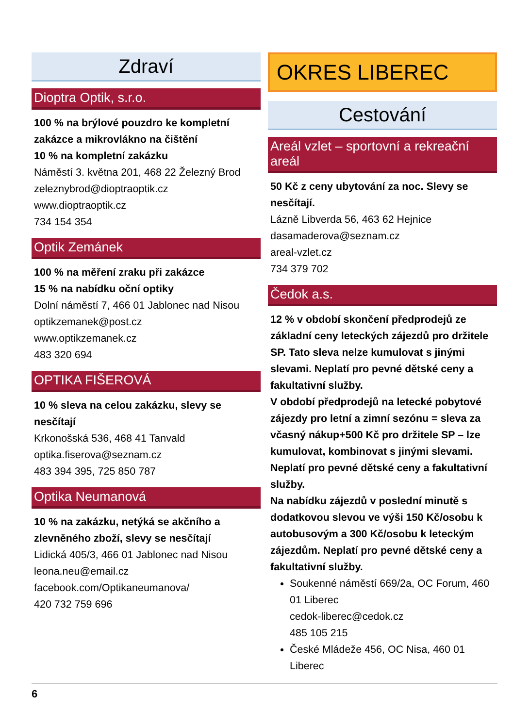Zdraví
Dioptra Optik, s.r.o.
100 % na brýlové pouzdro ke kompletní zakázce a mikrovlákno na čištění
10 % na kompletní zakázku
Náměstí 3. května 201, 468 22 Železný Brod
zeleznybrod@dioptraoptik.cz
www.dioptraoptik.cz
734 154 354
Optik Zemánek
100 % na měření zraku při zakázce
15 % na nabídku oční optiky
Dolní náměstí 7, 466 01 Jablonec nad Nisou
optikzemanek@post.cz
www.optikzemanek.cz
483 320 694
OPTIKA FIŠEROVÁ
10 % sleva na celou zakázku, slevy se nesčítají
Krkonošská 536, 468 41 Tanvald
optika.fiserova@seznam.cz
483 394 395, 725 850 787
Optika Neumanová
10 % na zakázku, netýká se akčního a zlevněného zboží, slevy se nesčítají
Lidická 405/3, 466 01 Jablonec nad Nisou
leona.neu@email.cz
facebook.com/Optikaneumanova/
420 732 759 696
OKRES LIBEREC
Cestování
Areál vzlet – sportovní a rekreační areál
50 Kč z ceny ubytování za noc. Slevy se nesčítají.
Lázně Libverda 56, 463 62 Hejnice
dasamaderova@seznam.cz
areal-vzlet.cz
734 379 702
Čedok a.s.
12 % v období skončení předprodejů ze základní ceny leteckých zájezdů pro držitele SP. Tato sleva nelze kumulovat s jinými slevami. Neplatí pro pevné dětské ceny a fakultativní služby.
V období předprodejů na letecké pobytové zájezdy pro letní a zimní sezónu = sleva za včasný nákup+500 Kč pro držitele SP – lze kumulovat, kombinovat s jinými slevami. Neplatí pro pevné dětské ceny a fakultativní služby.
Na nabídku zájezdů v poslední minutě s dodatkovou slevou ve výši 150 Kč/osobu k autobusovým a 300 Kč/osobu k leteckým zájezdům. Neplatí pro pevné dětské ceny a fakultativní služby.
Soukenné náměstí 669/2a, OC Forum, 460 01 Liberec
cedok-liberec@cedok.cz
485 105 215
České Mládeže 456, OC Nisa, 460 01 Liberec
6